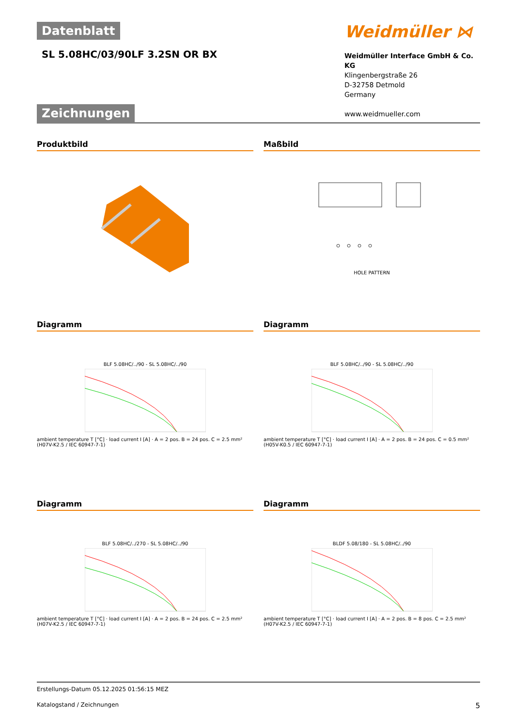Datenblatt
SL 5.08HC/03/90LF 3.2SN OR BX
Weidmüller ⋈
Weidmüller Interface GmbH & Co. KG
Klingenbergstraße 26
D-32758 Detmold
Germany
www.weidmueller.com
Zeichnungen
Produktbild
Maßbild
HOLE PATTERN
Diagramm
BLF 5.08HC/../90 - SL 5.08HC/../90
ambient temperature T [°C] · load current I [A] · A = 2 pos. B = 24 pos. C = 2.5 mm² (H07V-K2.5 / IEC 60947-7-1)
Diagramm
BLF 5.08HC/../90 - SL 5.08HC/../90
ambient temperature T [°C] · load current I [A] · A = 2 pos. B = 24 pos. C = 0.5 mm² (H05V-K0.5 / IEC 60947-7-1)
Diagramm
BLF 5.08HC/../270 - SL 5.08HC/../90
ambient temperature T [°C] · load current I [A] · A = 2 pos. B = 24 pos. C = 2.5 mm² (H07V-K2.5 / IEC 60947-7-1)
Diagramm
BLDF 5.08/180 - SL 5.08HC/../90
ambient temperature T [°C] · load current I [A] · A = 2 pos. B = 8 pos. C = 2.5 mm² (H07V-K2.5 / IEC 60947-7-1)
Erstellungs-Datum 05.12.2025 01:56:15 MEZ
Katalogstand / Zeichnungen 5